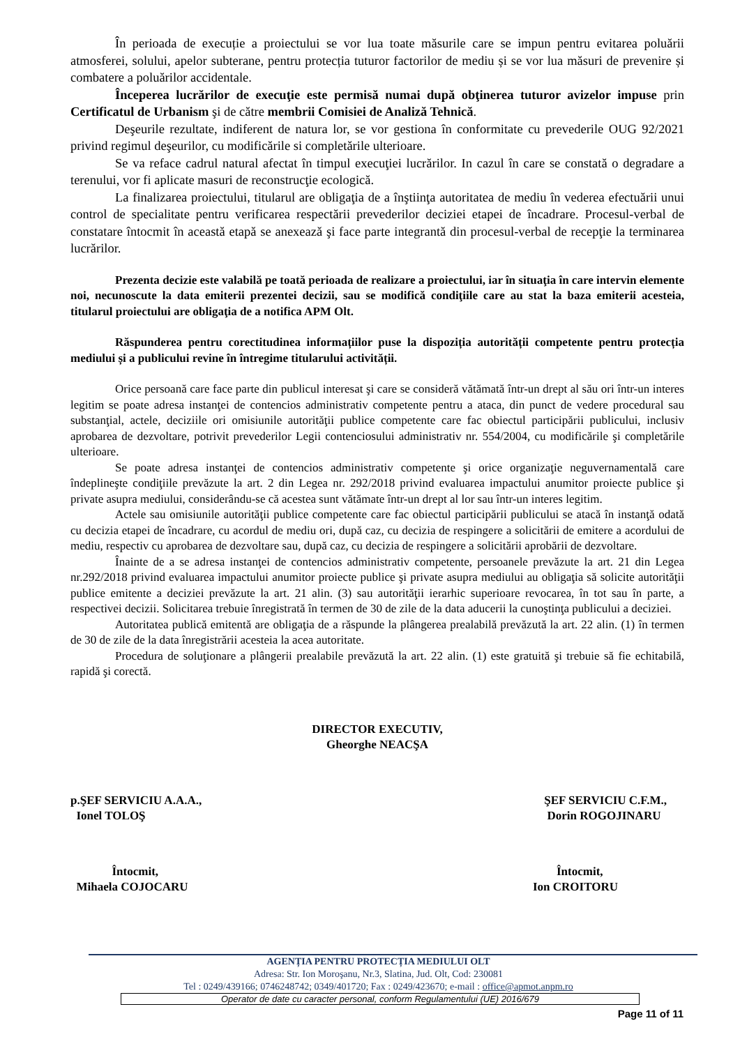În perioada de execuție a proiectului se vor lua toate măsurile care se impun pentru evitarea poluării atmosferei, solului, apelor subterane, pentru protecția tuturor factorilor de mediu și se vor lua măsuri de prevenire și combatere a poluărilor accidentale.
Începerea lucrărilor de execuţie este permisă numai după obţinerea tuturor avizelor impuse prin Certificatul de Urbanism şi de către membrii Comisiei de Analiză Tehnică.
Deşeurile rezultate, indiferent de natura lor, se vor gestiona în conformitate cu prevederile OUG 92/2021 privind regimul deşeurilor, cu modificările si completările ulterioare.
Se va reface cadrul natural afectat în timpul execuţiei lucrărilor. In cazul în care se constată o degradare a terenului, vor fi aplicate masuri de reconstrucţie ecologică.
La finalizarea proiectului, titularul are obligaţia de a înştiinţa autoritatea de mediu în vederea efectuării unui control de specialitate pentru verificarea respectării prevederilor deciziei etapei de încadrare. Procesul-verbal de constatare întocmit în această etapă se anexează şi face parte integrantă din procesul-verbal de recepţie la terminarea lucrărilor.
Prezenta decizie este valabilă pe toată perioada de realizare a proiectului, iar în situaţia în care intervin elemente noi, necunoscute la data emiterii prezentei decizii, sau se modifică condiţiile care au stat la baza emiterii acesteia, titularul proiectului are obligaţia de a notifica APM Olt.
Răspunderea pentru corectitudinea informațiilor puse la dispoziția autorității competente pentru protecția mediului și a publicului revine în întregime titularului activității.
Orice persoană care face parte din publicul interesat şi care se consideră vătămată într-un drept al său ori într-un interes legitim se poate adresa instanţei de contencios administrativ competente pentru a ataca, din punct de vedere procedural sau substanţial, actele, deciziile ori omisiunile autorităţii publice competente care fac obiectul participării publicului, inclusiv aprobarea de dezvoltare, potrivit prevederilor Legii contenciosului administrativ nr. 554/2004, cu modificările şi completările ulterioare.
Se poate adresa instanţei de contencios administrativ competente şi orice organizaţie neguvernamentală care îndeplineşte condiţiile prevăzute la art. 2 din Legea nr. 292/2018 privind evaluarea impactului anumitor proiecte publice şi private asupra mediului, considerându-se că acestea sunt vătămate într-un drept al lor sau într-un interes legitim.
Actele sau omisiunile autorităţii publice competente care fac obiectul participării publicului se atacă în instanţă odată cu decizia etapei de încadrare, cu acordul de mediu ori, după caz, cu decizia de respingere a solicitării de emitere a acordului de mediu, respectiv cu aprobarea de dezvoltare sau, după caz, cu decizia de respingere a solicitării aprobării de dezvoltare.
Înainte de a se adresa instanţei de contencios administrativ competente, persoanele prevăzute la art. 21 din Legea nr.292/2018 privind evaluarea impactului anumitor proiecte publice şi private asupra mediului au obligaţia să solicite autorităţii publice emitente a deciziei prevăzute la art. 21 alin. (3) sau autorităţii ierarhic superioare revocarea, în tot sau în parte, a respectivei decizii. Solicitarea trebuie înregistrată în termen de 30 de zile de la data aducerii la cunoştinţa publicului a deciziei.
Autoritatea publică emitentă are obligaţia de a răspunde la plângerea prealabilă prevăzută la art. 22 alin. (1) în termen de 30 de zile de la data înregistrării acesteia la acea autoritate.
Procedura de soluţionare a plângerii prealabile prevăzută la art. 22 alin. (1) este gratuită şi trebuie să fie echitabilă, rapidă şi corectă.
DIRECTOR EXECUTIV,
Gheorghe NEACŞA
p.ŞEF SERVICIU A.A.A.,
Ionel TOLOŞ
ŞEF SERVICIU C.F.M.,
Dorin ROGOJINARU
Întocmit,
Mihaela COJOCARU
Întocmit,
Ion CROITORU
AGENȚIA PENTRU PROTECȚIA MEDIULUI OLT
Adresa: Str. Ion Moroşanu, Nr.3, Slatina, Jud. Olt, Cod: 230081
Tel : 0249/439166; 0746248742; 0349/401720; Fax : 0249/423670; e-mail : office@apmot.anpm.ro
Operator de date cu caracter personal, conform Regulamentului (UE) 2016/679
Page 11 of 11